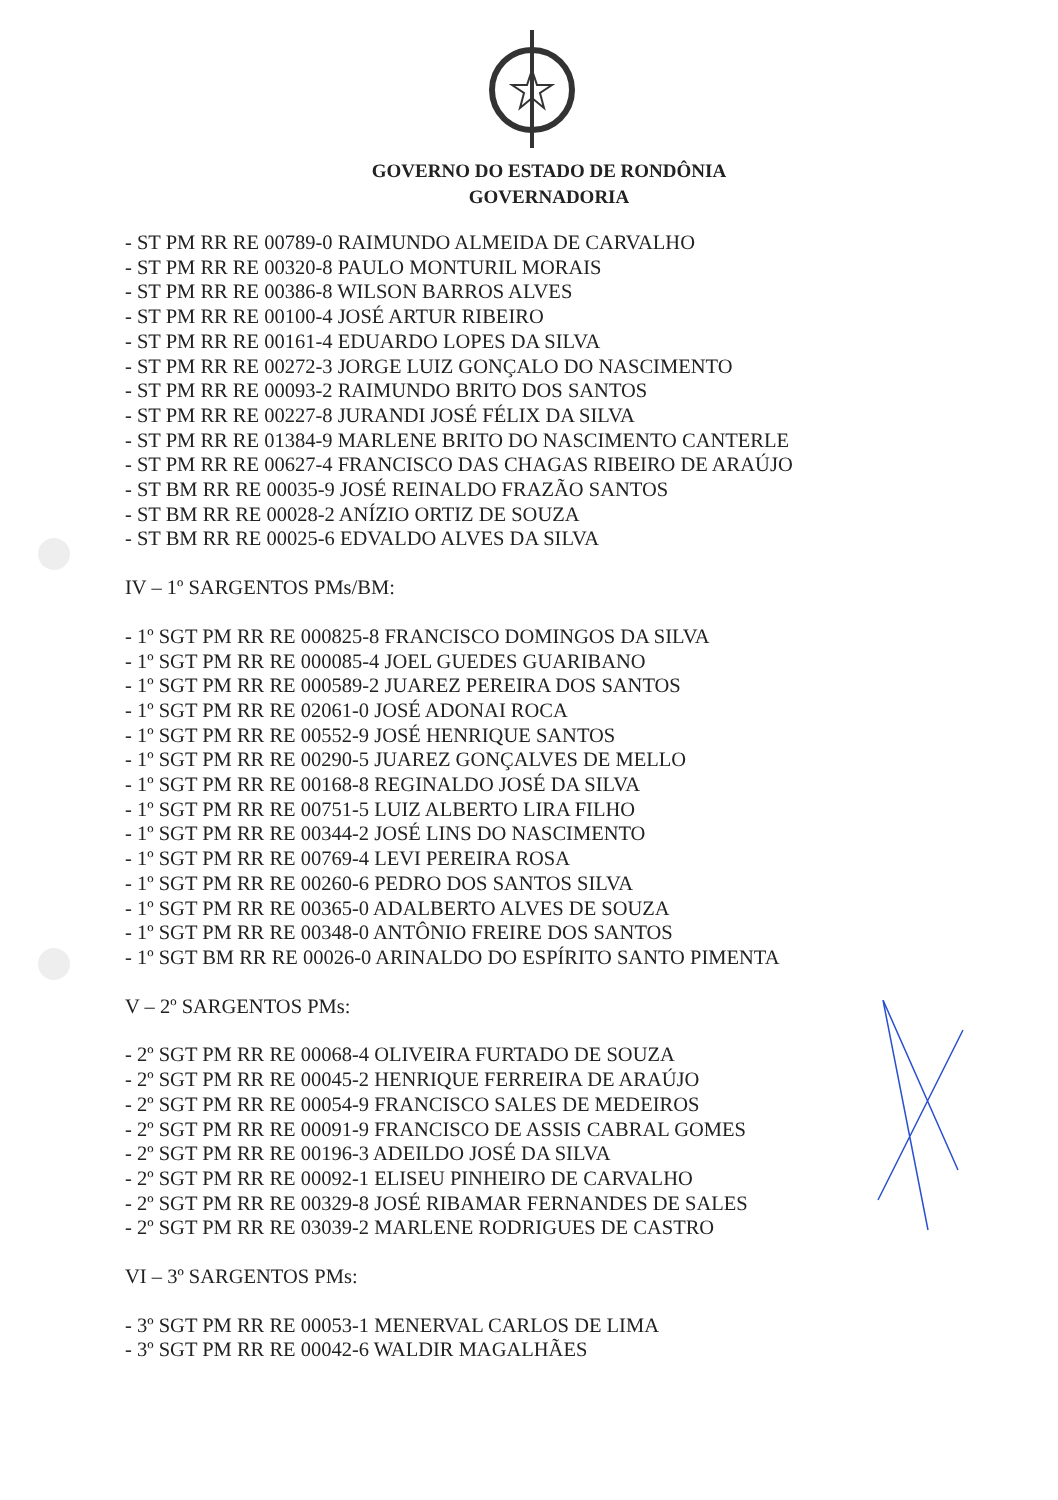GOVERNO DO ESTADO DE RONDÔNIA
GOVERNADORIA
- ST PM RR RE 00789-0 RAIMUNDO ALMEIDA DE CARVALHO
- ST PM RR RE 00320-8 PAULO MONTURIL MORAIS
- ST PM RR RE 00386-8 WILSON BARROS ALVES
- ST PM RR RE 00100-4 JOSÉ ARTUR RIBEIRO
- ST PM RR RE 00161-4 EDUARDO LOPES DA SILVA
- ST PM RR RE 00272-3 JORGE LUIZ GONÇALO DO NASCIMENTO
- ST PM RR RE 00093-2 RAIMUNDO BRITO DOS SANTOS
- ST PM RR RE 00227-8 JURANDI JOSÉ FÉLIX DA SILVA
- ST PM RR RE 01384-9 MARLENE BRITO DO NASCIMENTO CANTERLE
- ST PM RR RE 00627-4 FRANCISCO DAS CHAGAS RIBEIRO DE ARAÚJO
- ST BM RR RE 00035-9 JOSÉ REINALDO FRAZÃO SANTOS
- ST BM RR RE 00028-2 ANÍZIO ORTIZ DE SOUZA
- ST BM RR RE 00025-6 EDVALDO ALVES DA SILVA
IV – 1º SARGENTOS PMs/BM:
- 1º SGT PM RR RE 000825-8 FRANCISCO DOMINGOS DA SILVA
- 1º SGT PM RR RE 000085-4 JOEL GUEDES GUARIBANO
- 1º SGT PM RR RE 000589-2 JUAREZ PEREIRA DOS SANTOS
- 1º SGT PM RR RE 02061-0 JOSÉ ADONAI ROCA
- 1º SGT PM RR RE 00552-9 JOSÉ HENRIQUE SANTOS
- 1º SGT PM RR RE 00290-5 JUAREZ GONÇALVES DE MELLO
- 1º SGT PM RR RE 00168-8 REGINALDO JOSÉ DA SILVA
- 1º SGT PM RR RE 00751-5 LUIZ ALBERTO LIRA FILHO
- 1º SGT PM RR RE 00344-2 JOSÉ LINS DO NASCIMENTO
- 1º SGT PM RR RE 00769-4 LEVI PEREIRA ROSA
- 1º SGT PM RR RE 00260-6 PEDRO DOS SANTOS SILVA
- 1º SGT PM RR RE 00365-0 ADALBERTO ALVES DE SOUZA
- 1º SGT PM RR RE 00348-0 ANTÔNIO FREIRE DOS SANTOS
- 1º SGT BM RR RE 00026-0 ARINALDO DO ESPÍRITO SANTO PIMENTA
V – 2º SARGENTOS PMs:
- 2º SGT PM RR RE 00068-4 OLIVEIRA FURTADO DE SOUZA
- 2º SGT PM RR RE 00045-2 HENRIQUE FERREIRA DE ARAÚJO
- 2º SGT PM RR RE 00054-9 FRANCISCO SALES DE MEDEIROS
- 2º SGT PM RR RE 00091-9 FRANCISCO DE ASSIS CABRAL GOMES
- 2º SGT PM RR RE 00196-3 ADEILDO JOSÉ DA SILVA
- 2º SGT PM RR RE 00092-1 ELISEU PINHEIRO DE CARVALHO
- 2º SGT PM RR RE 00329-8 JOSÉ RIBAMAR FERNANDES DE SALES
- 2º SGT PM RR RE 03039-2 MARLENE RODRIGUES DE CASTRO
VI – 3º SARGENTOS PMs:
- 3º SGT PM RR RE 00053-1 MENERVAL CARLOS DE LIMA
- 3º SGT PM RR RE 00042-6 WALDIR MAGALHÃES